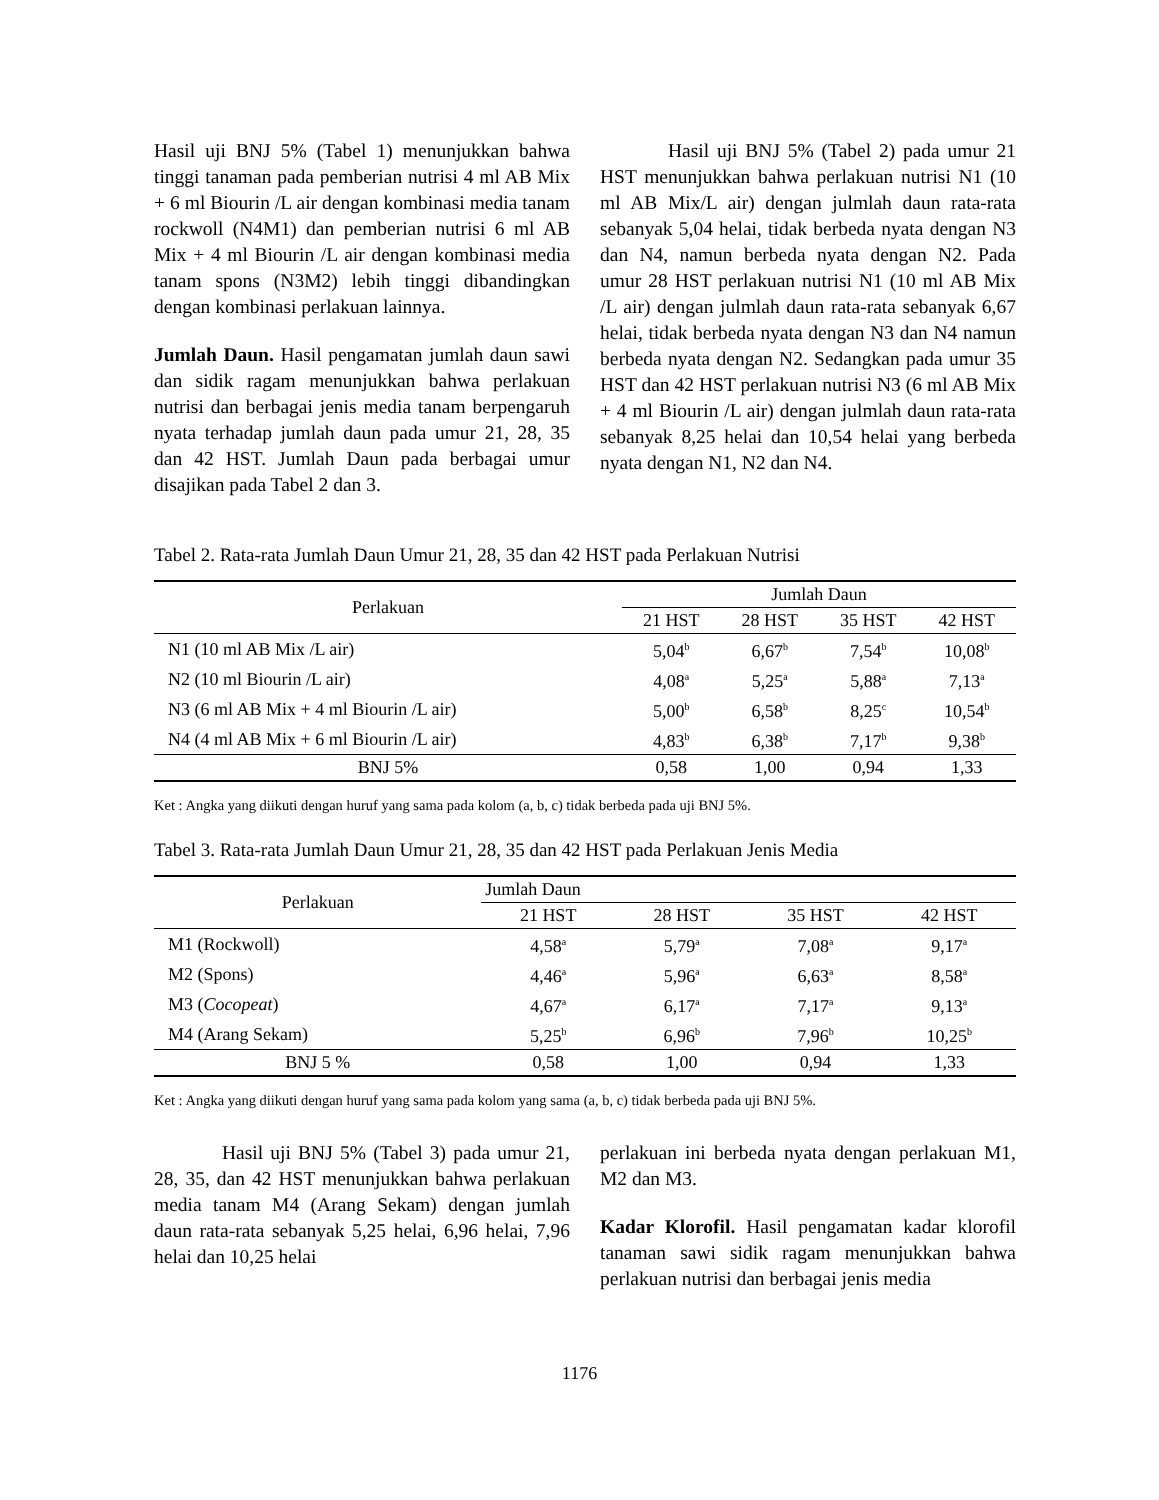Hasil uji BNJ 5% (Tabel 1) menunjukkan bahwa tinggi tanaman pada pemberian nutrisi 4 ml AB Mix + 6 ml Biourin /L air dengan kombinasi media tanam rockwoll (N4M1) dan pemberian nutrisi 6 ml AB Mix + 4 ml Biourin /L air dengan kombinasi media tanam spons (N3M2) lebih tinggi dibandingkan dengan kombinasi perlakuan lainnya.
Jumlah Daun. Hasil pengamatan jumlah daun sawi dan sidik ragam menunjukkan bahwa perlakuan nutrisi dan berbagai jenis media tanam berpengaruh nyata terhadap jumlah daun pada umur 21, 28, 35 dan 42 HST. Jumlah Daun pada berbagai umur disajikan pada Tabel 2 dan 3.
Hasil uji BNJ 5% (Tabel 2) pada umur 21 HST menunjukkan bahwa perlakuan nutrisi N1 (10 ml AB Mix/L air) dengan julmlah daun rata-rata sebanyak 5,04 helai, tidak berbeda nyata dengan N3 dan N4, namun berbeda nyata dengan N2. Pada umur 28 HST perlakuan nutrisi N1 (10 ml AB Mix /L air) dengan julmlah daun rata-rata sebanyak 6,67 helai, tidak berbeda nyata dengan N3 dan N4 namun berbeda nyata dengan N2. Sedangkan pada umur 35 HST dan 42 HST perlakuan nutrisi N3 (6 ml AB Mix + 4 ml Biourin /L air) dengan julmlah daun rata-rata sebanyak 8,25 helai dan 10,54 helai yang berbeda nyata dengan N1, N2 dan N4.
Tabel 2. Rata-rata Jumlah Daun Umur 21, 28, 35 dan 42 HST pada Perlakuan Nutrisi
| Perlakuan | Jumlah Daun | | | |
| --- | --- | --- | --- | --- |
| | 21 HST | 28 HST | 35 HST | 42 HST |
| N1 (10 ml AB Mix /L air) | 5,04<sup>b</sup> | 6,67<sup>b</sup> | 7,54<sup>b</sup> | 10,08<sup>b</sup> |
| N2 (10 ml Biourin /L air) | 4,08<sup>a</sup> | 5,25<sup>a</sup> | 5,88<sup>a</sup> | 7,13<sup>a</sup> |
| N3 (6 ml AB Mix + 4 ml Biourin /L air) | 5,00<sup>b</sup> | 6,58<sup>b</sup> | 8,25<sup>c</sup> | 10,54<sup>b</sup> |
| N4 (4 ml AB Mix + 6 ml Biourin /L air) | 4,83<sup>b</sup> | 6,38<sup>b</sup> | 7,17<sup>b</sup> | 9,38<sup>b</sup> |
| BNJ 5% | 0,58 | 1,00 | 0,94 | 1,33 |
Ket : Angka yang diikuti dengan huruf yang sama pada kolom (a, b, c) tidak berbeda pada uji BNJ 5%.
Tabel 3. Rata-rata Jumlah Daun Umur 21, 28, 35 dan 42 HST pada Perlakuan Jenis Media
| Perlakuan | Jumlah Daun | | | |
| --- | --- | --- | --- | --- |
| | 21 HST | 28 HST | 35 HST | 42 HST |
| M1 (Rockwoll) | 4,58<sup>a</sup> | 5,79<sup>a</sup> | 7,08<sup>a</sup> | 9,17<sup>a</sup> |
| M2 (Spons) | 4,46<sup>a</sup> | 5,96<sup>a</sup> | 6,63<sup>a</sup> | 8,58<sup>a</sup> |
| M3 ( Cocopeat ) | 4,67<sup>a</sup> | 6,17<sup>a</sup> | 7,17<sup>a</sup> | 9,13<sup>a</sup> |
| M4 (Arang Sekam) | 5,25<sup>b</sup> | 6,96<sup>b</sup> | 7,96<sup>b</sup> | 10,25<sup>b</sup> |
| BNJ 5 % | 0,58 | 1,00 | 0,94 | 1,33 |
Ket : Angka yang diikuti dengan huruf yang sama pada kolom yang sama (a, b, c) tidak berbeda pada uji BNJ 5%.
Hasil uji BNJ 5% (Tabel 3) pada umur 21, 28, 35, dan 42 HST menunjukkan bahwa perlakuan media tanam M4 (Arang Sekam) dengan jumlah daun rata-rata sebanyak 5,25 helai, 6,96 helai, 7,96 helai dan 10,25 helai
perlakuan ini berbeda nyata dengan perlakuan M1, M2 dan M3.
Kadar Klorofil. Hasil pengamatan kadar klorofil tanaman sawi sidik ragam menunjukkan bahwa perlakuan nutrisi dan berbagai jenis media
1176